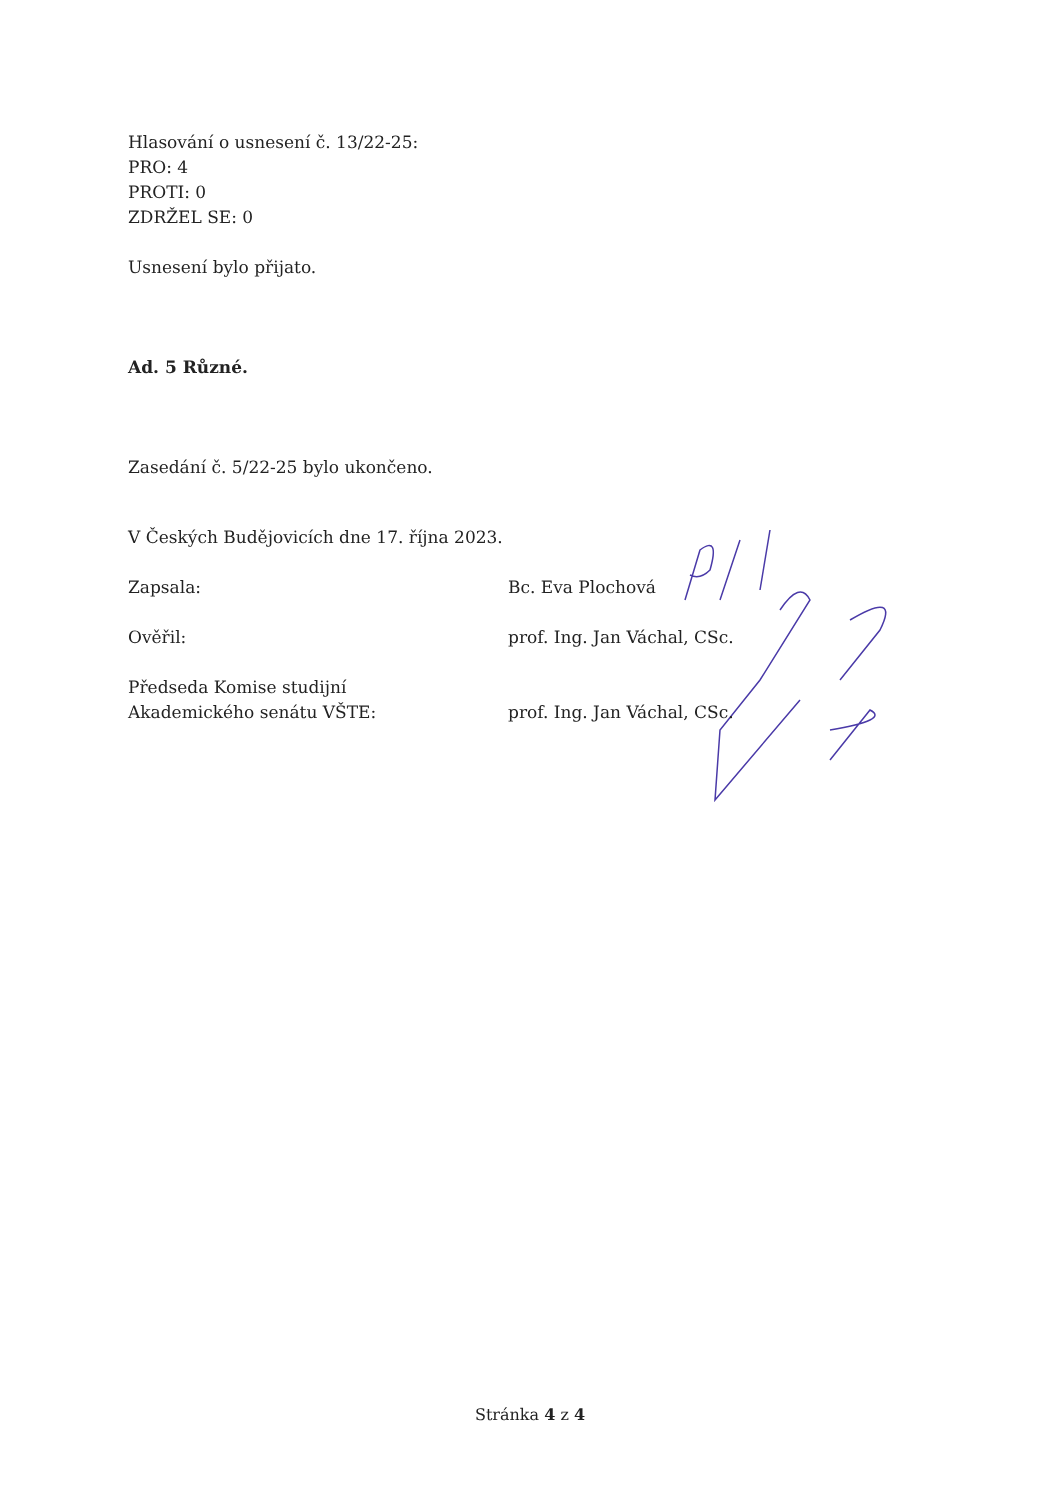Hlasování o usnesení č. 13/22-25:
PRO: 4
PROTI: 0
ZDRŽEL SE: 0
Usnesení bylo přijato.
Ad. 5 Různé.
Zasedání č. 5/22-25 bylo ukončeno.
V Českých Budějovicích dne 17. října 2023.
Zapsala: Bc. Eva Plochová
Ověřil: prof. Ing. Jan Váchal, CSc.
Předseda Komise studijní
Akademického senátu VŠTE:
prof. Ing. Jan Váchal, CSc.
Stránka 4 z 4